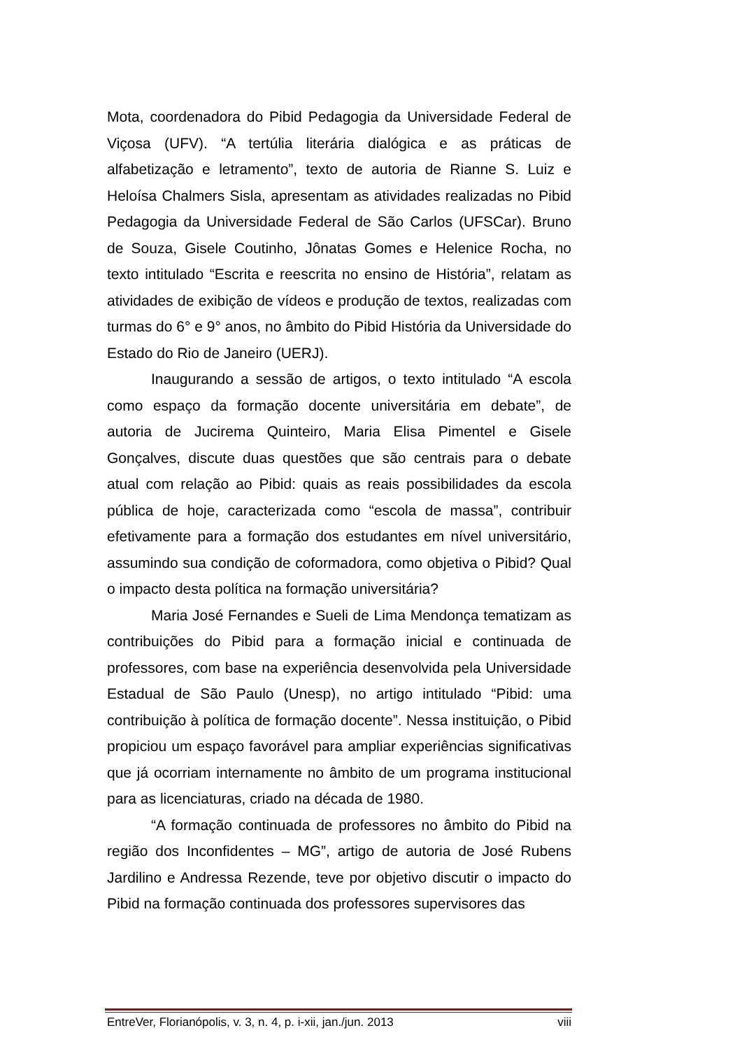Mota, coordenadora do Pibid Pedagogia da Universidade Federal de Viçosa (UFV). “A tertúlia literária dialógica e as práticas de alfabetização e letramento”, texto de autoria de Rianne S. Luiz e Heloísa Chalmers Sisla, apresentam as atividades realizadas no Pibid Pedagogia da Universidade Federal de São Carlos (UFSCar). Bruno de Souza, Gisele Coutinho, Jônatas Gomes e Helenice Rocha, no texto intitulado “Escrita e reescrita no ensino de História”, relatam as atividades de exibição de vídeos e produção de textos, realizadas com turmas do 6° e 9° anos, no âmbito do Pibid História da Universidade do Estado do Rio de Janeiro (UERJ).
Inaugurando a sessão de artigos, o texto intitulado “A escola como espaço da formação docente universitária em debate”, de autoria de Jucirema Quinteiro, Maria Elisa Pimentel e Gisele Gonçalves, discute duas questões que são centrais para o debate atual com relação ao Pibid: quais as reais possibilidades da escola pública de hoje, caracterizada como “escola de massa”, contribuir efetivamente para a formação dos estudantes em nível universitário, assumindo sua condição de coformadora, como objetiva o Pibid? Qual o impacto desta política na formação universitária?
Maria José Fernandes e Sueli de Lima Mendonça tematizam as contribuições do Pibid para a formação inicial e continuada de professores, com base na experiência desenvolvida pela Universidade Estadual de São Paulo (Unesp), no artigo intitulado “Pibid: uma contribuição à política de formação docente”. Nessa instituição, o Pibid propiciou um espaço favorável para ampliar experiências significativas que já ocorriam internamente no âmbito de um programa institucional para as licenciaturas, criado na década de 1980.
“A formação continuada de professores no âmbito do Pibid na região dos Inconfidentes – MG”, artigo de autoria de José Rubens Jardilino e Andressa Rezende, teve por objetivo discutir o impacto do Pibid na formação continuada dos professores supervisores das
EntreVer, Florianópolis, v. 3, n. 4, p. i-xii, jan./jun. 2013 viii